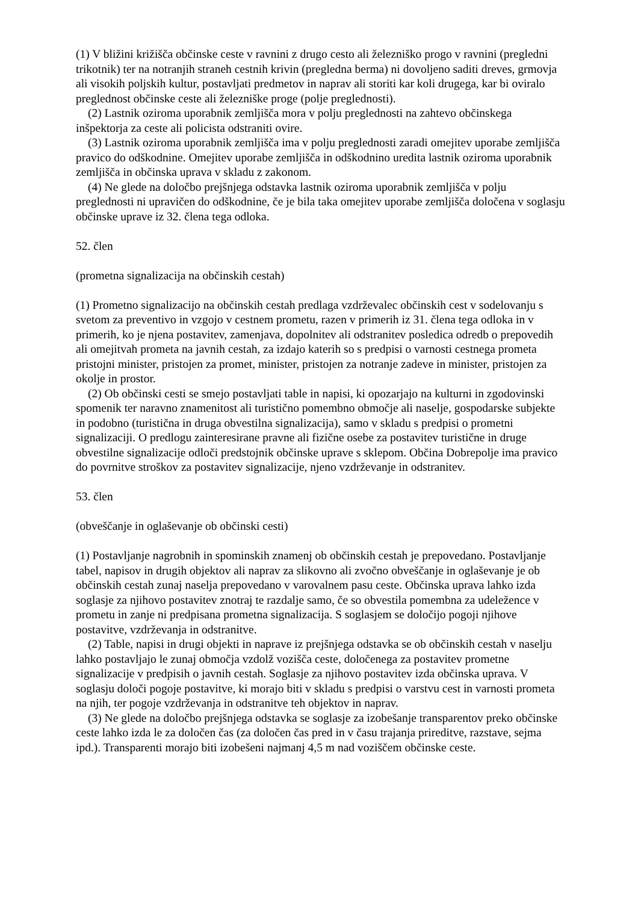(1) V bližini križišča občinske ceste v ravnini z drugo cesto ali železniško progo v ravnini (pregledni trikotnik) ter na notranjih straneh cestnih krivin (pregledna berma) ni dovoljeno saditi dreves, grmovja ali visokih poljskih kultur, postavljati predmetov in naprav ali storiti kar koli drugega, kar bi oviralo preglednost občinske ceste ali železniške proge (polje preglednosti).
(2) Lastnik oziroma uporabnik zemljišča mora v polju preglednosti na zahtevo občinskega inšpektorja za ceste ali policista odstraniti ovire.
(3) Lastnik oziroma uporabnik zemljišča ima v polju preglednosti zaradi omejitev uporabe zemljišča pravico do odškodnine. Omejitev uporabe zemljišča in odškodnino uredita lastnik oziroma uporabnik zemljišča in občinska uprava v skladu z zakonom.
(4) Ne glede na določbo prejšnjega odstavka lastnik oziroma uporabnik zemljišča v polju preglednosti ni upravičen do odškodnine, če je bila taka omejitev uporabe zemljišča določena v soglasju občinske uprave iz 32. člena tega odloka.
52. člen
(prometna signalizacija na občinskih cestah)
(1) Prometno signalizacijo na občinskih cestah predlaga vzdrževalec občinskih cest v sodelovanju s svetom za preventivo in vzgojo v cestnem prometu, razen v primerih iz 31. člena tega odloka in v primerih, ko je njena postavitev, zamenjava, dopolnitev ali odstranitev posledica odredb o prepovedih ali omejitvah prometa na javnih cestah, za izdajo katerih so s predpisi o varnosti cestnega prometa pristojni minister, pristojen za promet, minister, pristojen za notranje zadeve in minister, pristojen za okolje in prostor.
(2) Ob občinski cesti se smejo postavljati table in napisi, ki opozarjajo na kulturni in zgodovinski spomenik ter naravno znamenitost ali turistično pomembno območje ali naselje, gospodarske subjekte in podobno (turistična in druga obvestilna signalizacija), samo v skladu s predpisi o prometni signalizaciji. O predlogu zainteresirane pravne ali fizične osebe za postavitev turistične in druge obvestilne signalizacije odloči predstojnik občinske uprave s sklepom. Občina Dobrepolje ima pravico do povrnitve stroškov za postavitev signalizacije, njeno vzdrževanje in odstranitev.
53. člen
(obveščanje in oglaševanje ob občinski cesti)
(1) Postavljanje nagrobnih in spominskih znamenj ob občinskih cestah je prepovedano. Postavljanje tabel, napisov in drugih objektov ali naprav za slikovno ali zvočno obveščanje in oglaševanje je ob občinskih cestah zunaj naselja prepovedano v varovalnem pasu ceste. Občinska uprava lahko izda soglasje za njihovo postavitev znotraj te razdalje samo, če so obvestila pomembna za udeležence v prometu in zanje ni predpisana prometna signalizacija. S soglasjem se določijo pogoji njihove postavitve, vzdrževanja in odstranitve.
(2) Table, napisi in drugi objekti in naprave iz prejšnjega odstavka se ob občinskih cestah v naselju lahko postavljajo le zunaj območja vzdolž vozišča ceste, določenega za postavitev prometne signalizacije v predpisih o javnih cestah. Soglasje za njihovo postavitev izda občinska uprava. V soglasju določi pogoje postavitve, ki morajo biti v skladu s predpisi o varstvu cest in varnosti prometa na njih, ter pogoje vzdrževanja in odstranitve teh objektov in naprav.
(3) Ne glede na določbo prejšnjega odstavka se soglasje za izobešanje transparentov preko občinske ceste lahko izda le za določen čas (za določen čas pred in v času trajanja prireditve, razstave, sejma ipd.). Transparenti morajo biti izobešeni najmanj 4,5 m nad voziščem občinske ceste.